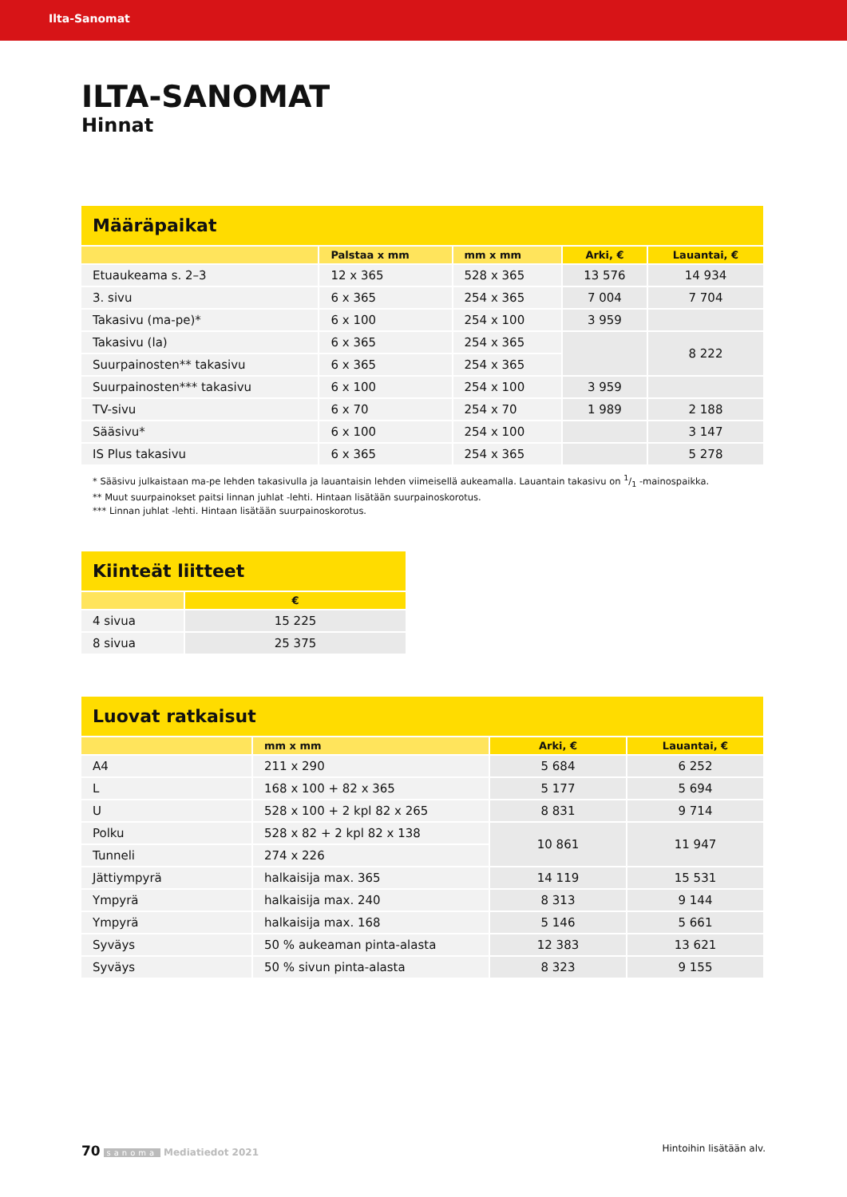Ilta-Sanomat
ILTA-SANOMAT
Hinnat
| Määräpaikat | | | | |
| --- | --- | --- | --- | --- |
| | Palstaa x mm | mm x mm | Arki, € | Lauantai, € |
| Etuaukeama s. 2–3 | 12 x 365 | 528 x 365 | 13 576 | 14 934 |
| 3. sivu | 6 x 365 | 254 x 365 | 7 004 | 7 704 |
| Takasivu (ma-pe)* | 6 x 100 | 254 x 100 | 3 959 | |
| Takasivu (la) | 6 x 365 | 254 x 365 | | 8 222 |
| Suurpainosten** takasivu | 6 x 365 | 254 x 365 | | |
| Suurpainosten*** takasivu | 6 x 100 | 254 x 100 | 3 959 | |
| TV-sivu | 6 x 70 | 254 x 70 | 1 989 | 2 188 |
| Sääsivu* | 6 x 100 | 254 x 100 | | 3 147 |
| IS Plus takasivu | 6 x 365 | 254 x 365 | | 5 278 |
* Sääsivu julkaistaan ma-pe lehden takasivulla ja lauantaisin lehden viimeisellä aukeamalla. Lauantain takasivu on 1/1 -mainospaikka.
** Muut suurpainokset paitsi linnan juhlat -lehti. Hintaan lisätään suurpainoskorotus.
*** Linnan juhlat -lehti. Hintaan lisätään suurpainoskorotus.
| Kiinteät liitteet | |
| --- | --- |
| | € |
| 4 sivua | 15 225 |
| 8 sivua | 25 375 |
| Luovat ratkaisut | | | |
| --- | --- | --- | --- |
| | mm x mm | Arki, € | Lauantai, € |
| A4 | 211 x 290 | 5 684 | 6 252 |
| L | 168 x 100 + 82 x 365 | 5 177 | 5 694 |
| U | 528 x 100 + 2 kpl 82 x 265 | 8 831 | 9 714 |
| Polku | 528 x 82 + 2 kpl 82 x 138 | 10 861 | 11 947 |
| Tunneli | 274 x 226 | | |
| Jättiympyrä | halkaisija max. 365 | 14 119 | 15 531 |
| Ympyrä | halkaisija max. 240 | 8 313 | 9 144 |
| Ympyrä | halkaisija max. 168 | 5 146 | 5 661 |
| Syväys | 50 % aukeaman pinta-alasta | 12 383 | 13 621 |
| Syväys | 50 % sivun pinta-alasta | 8 323 | 9 155 |
70 sanoma Mediatiedot 2021 Hintoihin lisätään alv.